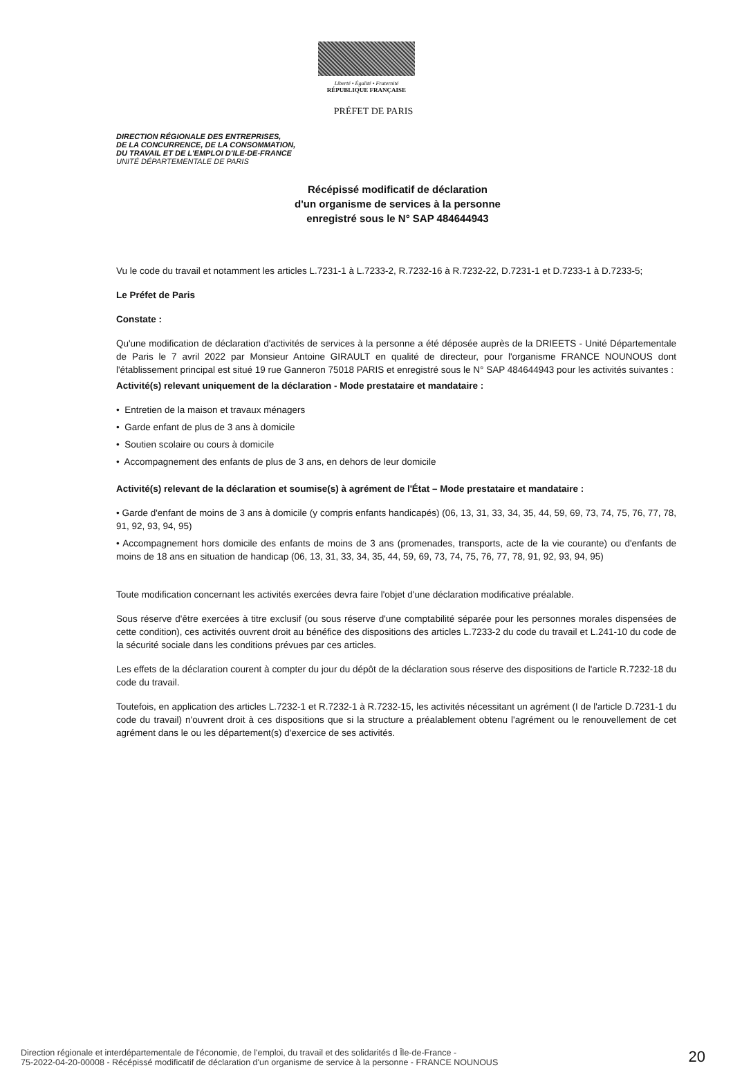Liberté • Égalité • Fraternité
RÉPUBLIQUE FRANÇAISE
PRÉFET DE PARIS
DIRECTION RÉGIONALE DES ENTREPRISES,
DE LA CONCURRENCE, DE LA CONSOMMATION,
DU TRAVAIL ET DE L'EMPLOI D'ILE-DE-FRANCE
UNITÉ DÉPARTEMENTALE DE PARIS
Récépissé modificatif de déclaration
d'un organisme de services à la personne
enregistré sous le N° SAP 484644943
Vu le code du travail et notamment les articles L.7231-1 à L.7233-2, R.7232-16 à R.7232-22, D.7231-1 et D.7233-1 à D.7233-5;
Le Préfet de Paris
Constate :
Qu'une modification de déclaration d'activités de services à la personne a été déposée auprès de la DRIEETS - Unité Départementale de Paris le 7 avril 2022 par Monsieur Antoine GIRAULT en qualité de directeur, pour l'organisme FRANCE NOUNOUS dont l'établissement principal est situé 19 rue Ganneron 75018 PARIS et enregistré sous le N° SAP 484644943 pour les activités suivantes :
Activité(s) relevant uniquement de la déclaration - Mode prestataire et mandataire :
• Entretien de la maison et travaux ménagers
• Garde enfant de plus de 3 ans à domicile
• Soutien scolaire ou cours à domicile
• Accompagnement des enfants de plus de 3 ans, en dehors de leur domicile
Activité(s) relevant de la déclaration et soumise(s) à agrément de l'État – Mode prestataire et mandataire :
• Garde d'enfant de moins de 3 ans à domicile (y compris enfants handicapés) (06, 13, 31, 33, 34, 35, 44, 59, 69, 73, 74, 75, 76, 77, 78, 91, 92, 93, 94, 95)
• Accompagnement hors domicile des enfants de moins de 3 ans (promenades, transports, acte de la vie courante) ou d'enfants de moins de 18 ans en situation de handicap (06, 13, 31, 33, 34, 35, 44, 59, 69, 73, 74, 75, 76, 77, 78, 91, 92, 93, 94, 95)
Toute modification concernant les activités exercées devra faire l'objet d'une déclaration modificative préalable.
Sous réserve d'être exercées à titre exclusif (ou sous réserve d'une comptabilité séparée pour les personnes morales dispensées de cette condition), ces activités ouvrent droit au bénéfice des dispositions des articles L.7233-2 du code du travail et L.241-10 du code de la sécurité sociale dans les conditions prévues par ces articles.
Les effets de la déclaration courent à compter du jour du dépôt de la déclaration sous réserve des dispositions de l'article R.7232-18 du code du travail.
Toutefois, en application des articles L.7232-1 et R.7232-1 à R.7232-15, les activités nécessitant un agrément (I de l'article D.7231-1 du code du travail) n'ouvrent droit à ces dispositions que si la structure a préalablement obtenu l'agrément ou le renouvellement de cet agrément dans le ou les département(s) d'exercice de ses activités.
Direction régionale et interdépartementale de l'économie, de l'emploi, du travail et des solidarités d Île-de-France -
75-2022-04-20-00008 - Récépissé modificatif de déclaration d'un organisme de service à la personne - FRANCE NOUNOUS
20